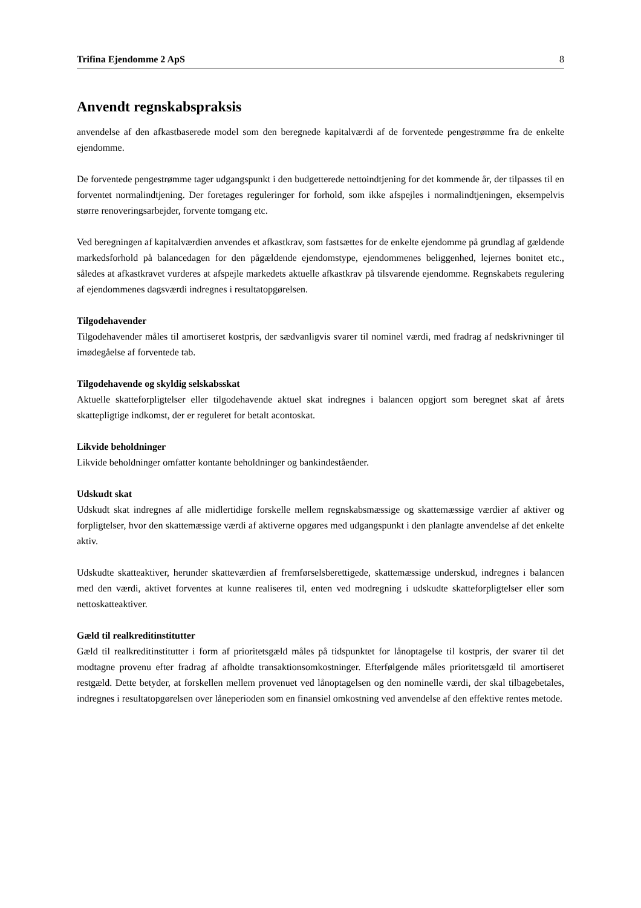Trifina Ejendomme 2 ApS 8
Anvendt regnskabspraksis
anvendelse af den afkastbaserede model som den beregnede kapitalværdi af de forventede pengestrømme fra de enkelte ejendomme.
De forventede pengestrømme tager udgangspunkt i den budgetterede nettoindtjening for det kommende år, der tilpasses til en forventet normalindtjening. Der foretages reguleringer for forhold, som ikke afspejles i normal­indtjeningen, eksempelvis større renoveringsarbejder, forvente tomgang etc.
Ved beregningen af kapitalværdien anvendes et afkastkrav, som fastsættes for de enkelte ejendomme på grund­lag af gældende markedsforhold på balancedagen for den pågældende ejendomstype, ejendommenes beliggen­hed, lejernes bonitet etc., således at afkastkravet vurderes at afspejle markedets aktuelle afkastkrav på tilsva­rende ejendomme. Regnskabets regulering af ejendommenes dagsværdi indregnes i resultatopgørelsen.
Tilgodehavender
Tilgodehavender måles til amortiseret kostpris, der sædvanligvis svarer til nominel værdi, med fradrag af ned­skrivninger til imødegåelse af forventede tab.
Tilgodehavende og skyldig selskabsskat
Aktuelle skatteforpligtelser eller tilgodehavende aktuel skat indregnes i balancen opgjort som beregnet skat af årets skattepligtige indkomst, der er reguleret for betalt acontoskat.
Likvide beholdninger
Likvide beholdninger omfatter kontante beholdninger og bankindeståender.
Udskudt skat
Udskudt skat indregnes af alle midlertidige forskelle mellem regnskabsmæssige og skattemæssige værdier af aktiver og forpligtelser, hvor den skattemæssige værdi af aktiverne opgøres med udgangspunkt i den planlagte anvendelse af det enkelte aktiv.
Udskudte skatteaktiver, herunder skatteværdien af fremførselsberettigede, skattemæssige underskud, indregnes i balancen med den værdi, aktivet forventes at kunne realiseres til, enten ved modregning i udskudte skattefor­pligtelser eller som nettoskatteaktiver.
Gæld til realkreditinstitutter
Gæld til realkreditinstitutter i form af prioritetsgæld måles på tidspunktet for lånoptagelse til kostpris, der sva­rer til det modtagne provenu efter fradrag af afholdte transaktionsomkostninger. Efterfølgende måles priori­tetsgæld til amortiseret restgæld. Dette betyder, at forskellen mellem provenuet ved lånoptagelsen og den no­minelle værdi, der skal tilbagebetales, indregnes i resultatopgørelsen over låneperioden som en finansiel om­kostning ved anvendelse af den effektive rentes metode.